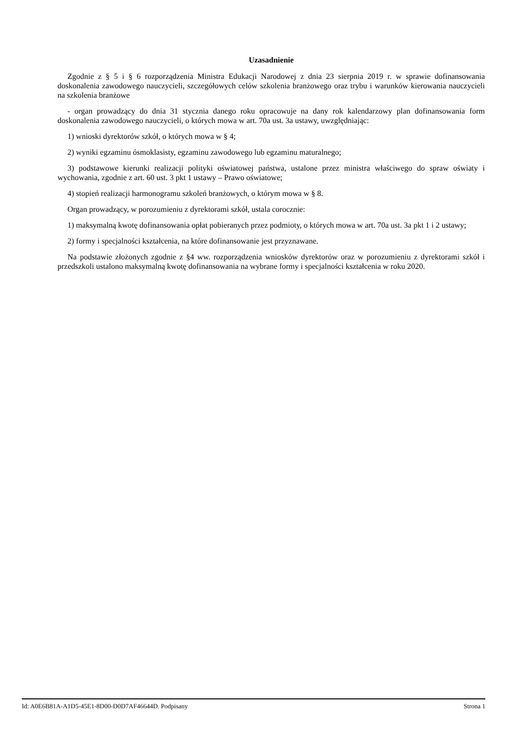Uzasadnienie
Zgodnie z § 5 i § 6 rozporządzenia Ministra Edukacji Narodowej z dnia 23 sierpnia 2019 r. w sprawie dofinansowania doskonalenia zawodowego nauczycieli, szczegółowych celów szkolenia branżowego oraz trybu i warunków kierowania nauczycieli na szkolenia branżowe
- organ prowadzący do dnia 31 stycznia danego roku opracowuje na dany rok kalendarzowy plan dofinansowania form doskonalenia zawodowego nauczycieli, o których mowa w art. 70a ust. 3a ustawy, uwzględniając:
1) wnioski dyrektorów szkół, o których mowa w § 4;
2) wyniki egzaminu ósmoklasisty, egzaminu zawodowego lub egzaminu maturalnego;
3) podstawowe kierunki realizacji polityki oświatowej państwa, ustalone przez ministra właściwego do spraw oświaty i wychowania, zgodnie z art. 60 ust. 3 pkt 1 ustawy – Prawo oświatowe;
4) stopień realizacji harmonogramu szkoleń branżowych, o którym mowa w § 8.
Organ prowadzący, w porozumieniu z dyrektorami szkół, ustala corocznie:
1) maksymalną kwotę dofinansowania opłat pobieranych przez podmioty, o których mowa w art. 70a ust. 3a pkt 1 i 2 ustawy;
2) formy i specjalności kształcenia, na które dofinansowanie jest przyznawane.
Na podstawie złożonych zgodnie z §4 ww. rozporządzenia wniosków dyrektorów oraz w porozumieniu z dyrektorami szkół i przedszkoli ustalono maksymalną kwotę dofinansowania na wybrane formy i specjalności kształcenia w roku 2020.
Id: A0E6B81A-A1D5-45E1-8D00-D0D7AF46644D. Podpisany Strona 1